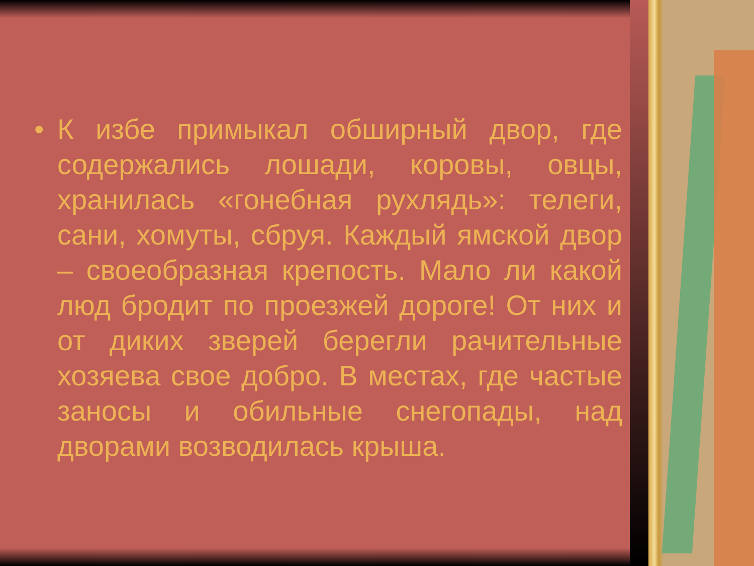• К избе примыкал обширный двор, где содержались лошади, коровы, овцы, хранилась «гонебная рухлядь»: телеги, сани, хомуты, сбруя. Каждый ямской двор – своеобразная крепость. Мало ли какой люд бродит по проезжей дороге! От них и от диких зверей берегли рачительные хозяева свое добро. В местах, где частые заносы и обильные снегопады, над дворами возводилась крыша.